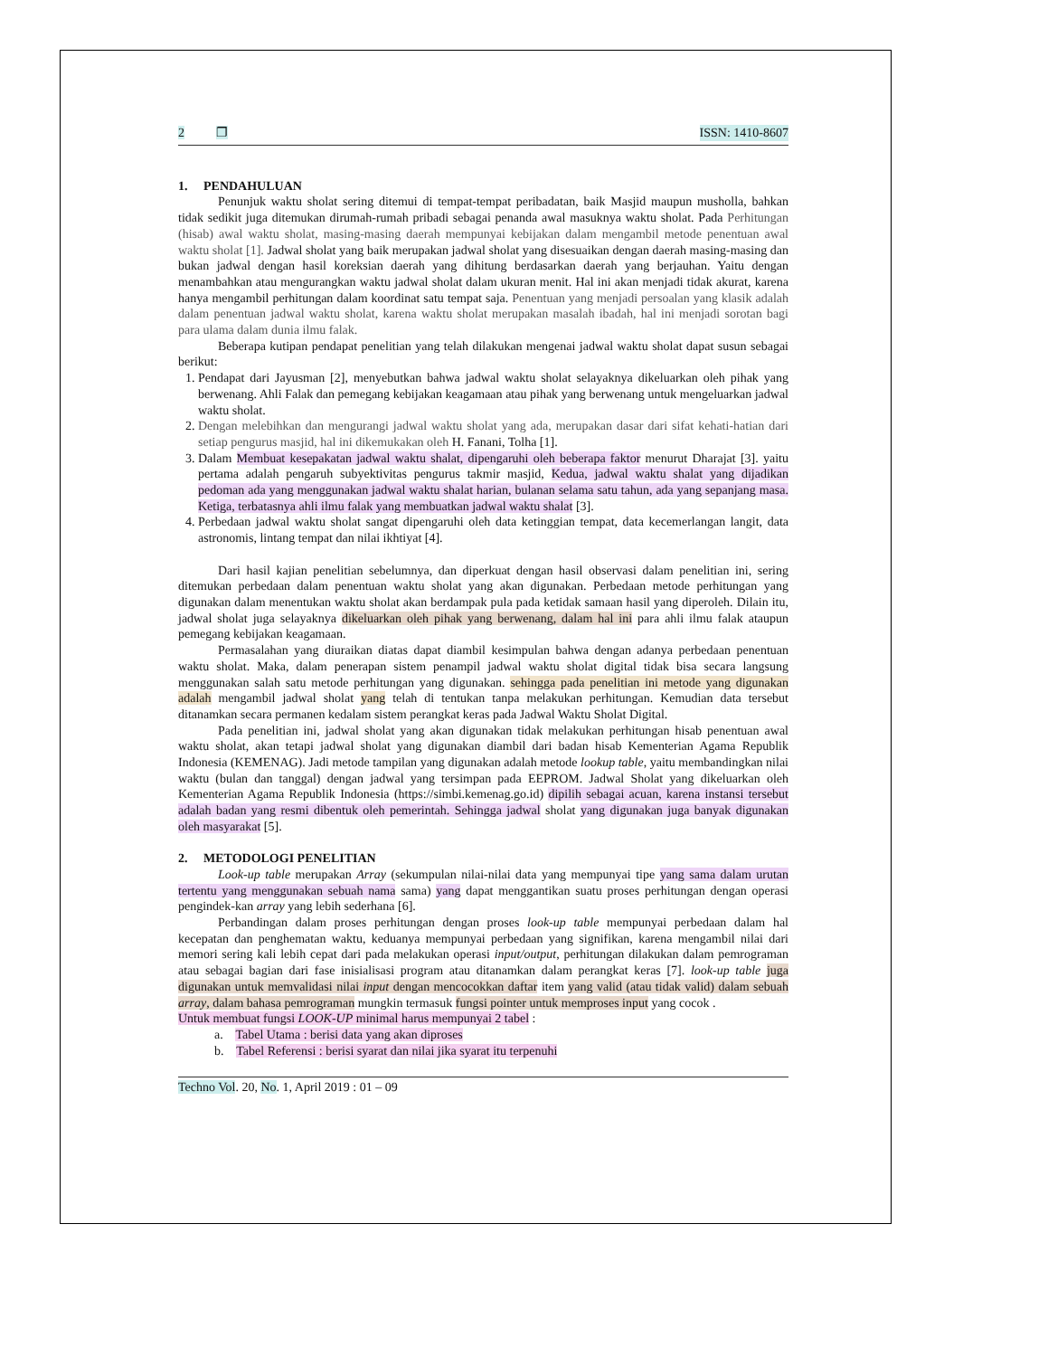2 ❐ ISSN: 1410-8607
1. PENDAHULUAN
Penunjuk waktu sholat sering ditemui di tempat-tempat peribadatan, baik Masjid maupun musholla, bahkan tidak sedikit juga ditemukan dirumah-rumah pribadi sebagai penanda awal masuknya waktu sholat. Pada Perhitungan (hisab) awal waktu sholat, masing-masing daerah mempunyai kebijakan dalam mengambil metode penentuan awal waktu sholat [1]. Jadwal sholat yang baik merupakan jadwal sholat yang disesuaikan dengan daerah masing-masing dan bukan jadwal dengan hasil koreksian daerah yang dihitung berdasarkan daerah yang berjauhan. Yaitu dengan menambahkan atau mengurangkan waktu jadwal sholat dalam ukuran menit. Hal ini akan menjadi tidak akurat, karena hanya mengambil perhitungan dalam koordinat satu tempat saja. Penentuan yang menjadi persoalan yang klasik adalah dalam penentuan jadwal waktu sholat, karena waktu sholat merupakan masalah ibadah, hal ini menjadi sorotan bagi para ulama dalam dunia ilmu falak.
Beberapa kutipan pendapat penelitian yang telah dilakukan mengenai jadwal waktu sholat dapat susun sebagai berikut:
1. Pendapat dari Jayusman [2], menyebutkan bahwa jadwal waktu sholat selayaknya dikeluarkan oleh pihak yang berwenang. Ahli Falak dan pemegang kebijakan keagamaan atau pihak yang berwenang untuk mengeluarkan jadwal waktu sholat.
2. Dengan melebihkan dan mengurangi jadwal waktu sholat yang ada, merupakan dasar dari sifat kehati-hatian dari setiap pengurus masjid, hal ini dikemukakan oleh H. Fanani, Tolha [1].
3. Dalam Membuat kesepakatan jadwal waktu shalat, dipengaruhi oleh beberapa faktor menurut Dharajat [3]. yaitu pertama adalah pengaruh subyektivitas pengurus takmir masjid, Kedua, jadwal waktu shalat yang dijadikan pedoman ada yang menggunakan jadwal waktu shalat harian, bulanan selama satu tahun, ada yang sepanjang masa. Ketiga, terbatasnya ahli ilmu falak yang membuatkan jadwal waktu shalat [3].
4. Perbedaan jadwal waktu sholat sangat dipengaruhi oleh data ketinggian tempat, data kecemerlangan langit, data astronomis, lintang tempat dan nilai ikhtiyat [4].
Dari hasil kajian penelitian sebelumnya, dan diperkuat dengan hasil observasi dalam penelitian ini, sering ditemukan perbedaan dalam penentuan waktu sholat yang akan digunakan. Perbedaan metode perhitungan yang digunakan dalam menentukan waktu sholat akan berdampak pula pada ketidak samaan hasil yang diperoleh. Dilain itu, jadwal sholat juga selayaknya dikeluarkan oleh pihak yang berwenang, dalam hal ini para ahli ilmu falak ataupun pemegang kebijakan keagamaan.
Permasalahan yang diuraikan diatas dapat diambil kesimpulan bahwa dengan adanya perbedaan penentuan waktu sholat. Maka, dalam penerapan sistem penampil jadwal waktu sholat digital tidak bisa secara langsung menggunakan salah satu metode perhitungan yang digunakan. sehingga pada penelitian ini metode yang digunakan adalah mengambil jadwal sholat yang telah di tentukan tanpa melakukan perhitungan. Kemudian data tersebut ditanamkan secara permanen kedalam sistem perangkat keras pada Jadwal Waktu Sholat Digital.
Pada penelitian ini, jadwal sholat yang akan digunakan tidak melakukan perhitungan hisab penentuan awal waktu sholat, akan tetapi jadwal sholat yang digunakan diambil dari badan hisab Kementerian Agama Republik Indonesia (KEMENAG). Jadi metode tampilan yang digunakan adalah metode lookup table, yaitu membandingkan nilai waktu (bulan dan tanggal) dengan jadwal yang tersimpan pada EEPROM. Jadwal Sholat yang dikeluarkan oleh Kementerian Agama Republik Indonesia (https://simbi.kemenag.go.id) dipilih sebagai acuan, karena instansi tersebut adalah badan yang resmi dibentuk oleh pemerintah. Sehingga jadwal sholat yang digunakan juga banyak digunakan oleh masyarakat [5].
2. METODOLOGI PENELITIAN
Look-up table merupakan Array (sekumpulan nilai-nilai data yang mempunyai tipe yang sama dalam urutan tertentu yang menggunakan sebuah nama sama) yang dapat menggantikan suatu proses perhitungan dengan operasi pengindek-kan array yang lebih sederhana [6].
Perbandingan dalam proses perhitungan dengan proses look-up table mempunyai perbedaan dalam hal kecepatan dan penghematan waktu, keduanya mempunyai perbedaan yang signifikan, karena mengambil nilai dari memori sering kali lebih cepat dari pada melakukan operasi input/output, perhitungan dilakukan dalam pemrograman atau sebagai bagian dari fase inisialisasi program atau ditanamkan dalam perangkat keras [7]. look-up table juga digunakan untuk memvalidasi nilai input dengan mencocokkan daftar item yang valid (atau tidak valid) dalam sebuah array, dalam bahasa pemrograman mungkin termasuk fungsi pointer untuk memproses input yang cocok .
Untuk membuat fungsi LOOK-UP minimal harus mempunyai 2 tabel :
a. Tabel Utama : berisi data yang akan diproses
b. Tabel Referensi : berisi syarat dan nilai jika syarat itu terpenuhi
Techno Vol. 20, No. 1, April 2019 : 01 – 09